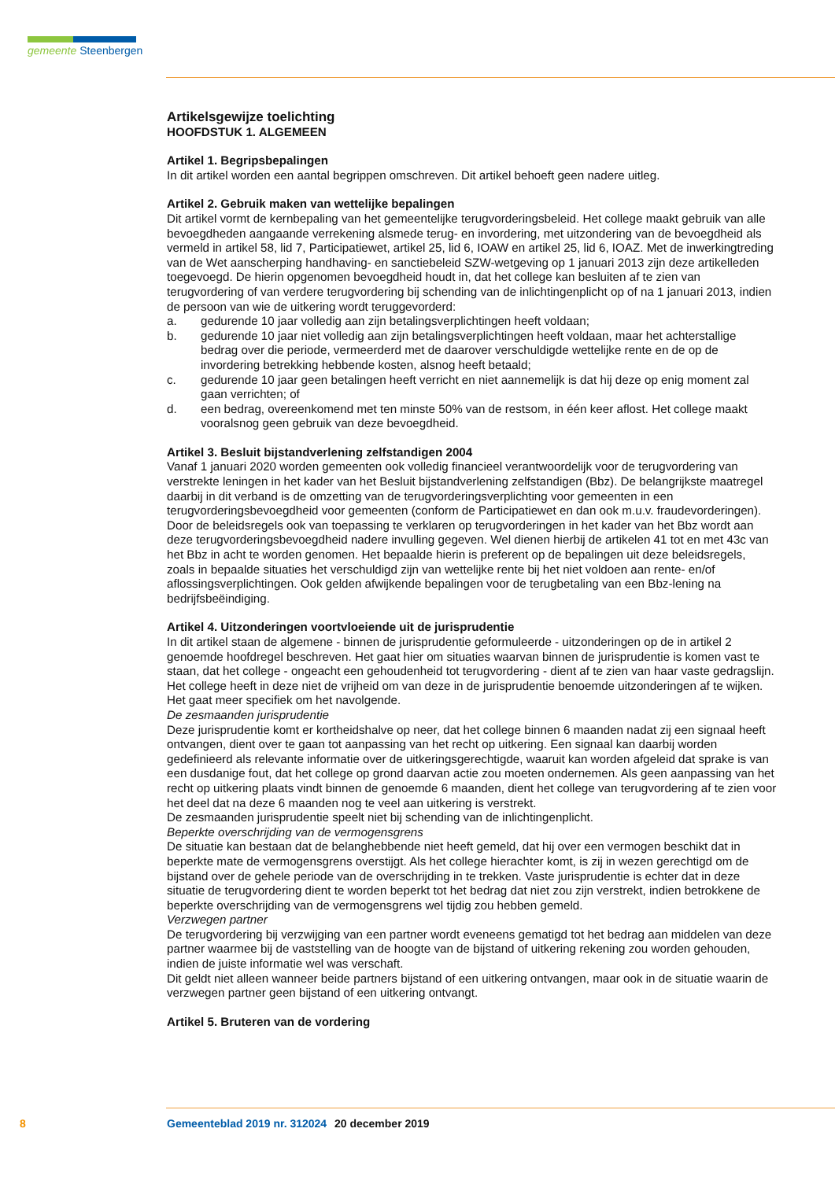gemeente Steenbergen
Artikelsgewijze toelichting
HOOFDSTUK 1. ALGEMEEN
Artikel 1. Begripsbepalingen
In dit artikel worden een aantal begrippen omschreven. Dit artikel behoeft geen nadere uitleg.
Artikel 2. Gebruik maken van wettelijke bepalingen
Dit artikel vormt de kernbepaling van het gemeentelijke terugvorderingsbeleid. Het college maakt gebruik van alle bevoegdheden aangaande verrekening alsmede terug- en invordering, met uitzondering van de bevoegdheid als vermeld in artikel 58, lid 7, Participatiewet, artikel 25, lid 6, IOAW en artikel 25, lid 6, IOAZ. Met de inwerkingtreding van de Wet aanscherping handhaving- en sanctiebeleid SZW-wetgeving op 1 januari 2013 zijn deze artikelleden toegevoegd. De hierin opgenomen bevoegdheid houdt in, dat het college kan besluiten af te zien van terugvordering of van verdere terugvordering bij schending van de inlichtingenplicht op of na 1 januari 2013, indien de persoon van wie de uitkering wordt teruggevorderd:
a. gedurende 10 jaar volledig aan zijn betalingsverplichtingen heeft voldaan;
b. gedurende 10 jaar niet volledig aan zijn betalingsverplichtingen heeft voldaan, maar het achterstallige bedrag over die periode, vermeerderd met de daarover verschuldigde wettelijke rente en de op de invordering betrekking hebbende kosten, alsnog heeft betaald;
c. gedurende 10 jaar geen betalingen heeft verricht en niet aannemelijk is dat hij deze op enig moment zal gaan verrichten; of
d. een bedrag, overeenkomend met ten minste 50% van de restsom, in één keer aflost. Het college maakt vooralsnog geen gebruik van deze bevoegdheid.
Artikel 3. Besluit bijstandverlening zelfstandigen 2004
Vanaf 1 januari 2020 worden gemeenten ook volledig financieel verantwoordelijk voor de terugvordering van verstrekte leningen in het kader van het Besluit bijstandverlening zelfstandigen (Bbz). De belangrijkste maatregel daarbij in dit verband is de omzetting van de terugvorderingsverplichting voor gemeenten in een terugvorderingsbevoegdheid voor gemeenten (conform de Participatiewet en dan ook m.u.v. fraudevorderingen). Door de beleidsregels ook van toepassing te verklaren op terugvorderingen in het kader van het Bbz wordt aan deze terugvorderingsbevoegdheid nadere invulling gegeven. Wel dienen hierbij de artikelen 41 tot en met 43c van het Bbz in acht te worden genomen. Het bepaalde hierin is preferent op de bepalingen uit deze beleidsregels, zoals in bepaalde situaties het verschuldigd zijn van wettelijke rente bij het niet voldoen aan rente- en/of aflossingsverplichtingen. Ook gelden afwijkende bepalingen voor de terugbetaling van een Bbz-lening na bedrijfsbeëindiging.
Artikel 4. Uitzonderingen voortvloeiende uit de jurisprudentie
In dit artikel staan de algemene - binnen de jurisprudentie geformuleerde - uitzonderingen op de in artikel 2 genoemde hoofdregel beschreven. Het gaat hier om situaties waarvan binnen de jurisprudentie is komen vast te staan, dat het college - ongeacht een gehoudenheid tot terugvordering - dient af te zien van haar vaste gedragslijn. Het college heeft in deze niet de vrijheid om van deze in de jurisprudentie benoemde uitzonderingen af te wijken. Het gaat meer specifiek om het navolgende.
De zesmaanden jurisprudentie
Deze jurisprudentie komt er kortheidshalve op neer, dat het college binnen 6 maanden nadat zij een signaal heeft ontvangen, dient over te gaan tot aanpassing van het recht op uitkering. Een signaal kan daarbij worden gedefinieerd als relevante informatie over de uitkeringsgerechtigde, waaruit kan worden afgeleid dat sprake is van een dusdanige fout, dat het college op grond daarvan actie zou moeten ondernemen. Als geen aanpassing van het recht op uitkering plaats vindt binnen de genoemde 6 maanden, dient het college van terugvordering af te zien voor het deel dat na deze 6 maanden nog te veel aan uitkering is verstrekt.
De zesmaanden jurisprudentie speelt niet bij schending van de inlichtingenplicht.
Beperkte overschrijding van de vermogensgrens
De situatie kan bestaan dat de belanghebbende niet heeft gemeld, dat hij over een vermogen beschikt dat in beperkte mate de vermogensgrens overstijgt. Als het college hierachter komt, is zij in wezen gerechtigd om de bijstand over de gehele periode van de overschrijding in te trekken. Vaste jurisprudentie is echter dat in deze situatie de terugvordering dient te worden beperkt tot het bedrag dat niet zou zijn verstrekt, indien betrokkene de beperkte overschrijding van de vermogensgrens wel tijdig zou hebben gemeld.
Verzwegen partner
De terugvordering bij verzwijging van een partner wordt eveneens gematigd tot het bedrag aan middelen van deze partner waarmee bij de vaststelling van de hoogte van de bijstand of uitkering rekening zou worden gehouden, indien de juiste informatie wel was verschaft.
Dit geldt niet alleen wanneer beide partners bijstand of een uitkering ontvangen, maar ook in de situatie waarin de verzwegen partner geen bijstand of een uitkering ontvangt.
Artikel 5. Bruteren van de vordering
8 Gemeenteblad 2019 nr. 312024 20 december 2019